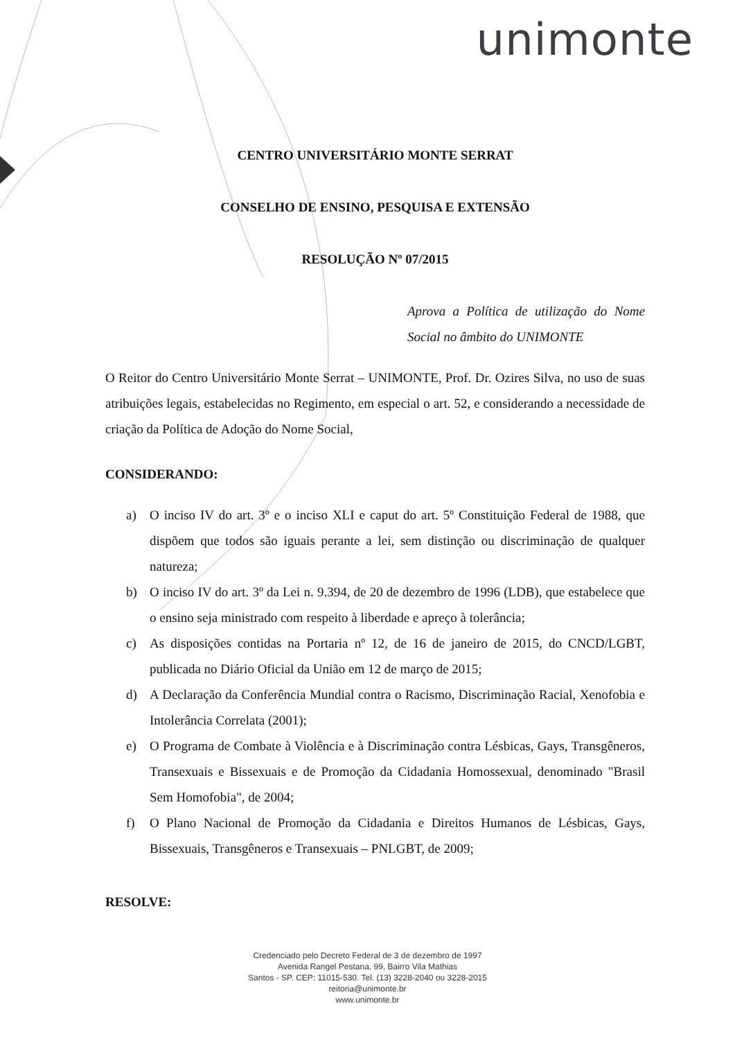unimonte
CENTRO UNIVERSITÁRIO MONTE SERRAT
CONSELHO DE ENSINO, PESQUISA E EXTENSÃO
RESOLUÇÃO Nº 07/2015
Aprova a Política de utilização do Nome Social no âmbito do UNIMONTE
O Reitor do Centro Universitário Monte Serrat – UNIMONTE, Prof. Dr. Ozires Silva, no uso de suas atribuições legais, estabelecidas no Regimento, em especial o art. 52, e considerando a necessidade de criação da Política de Adoção do Nome Social,
CONSIDERANDO:
a) O inciso IV do art. 3º e o inciso XLI e caput do art. 5º Constituição Federal de 1988, que dispõem que todos são iguais perante a lei, sem distinção ou discriminação de qualquer natureza;
b) O inciso IV do art. 3º da Lei n. 9.394, de 20 de dezembro de 1996 (LDB), que estabelece que o ensino seja ministrado com respeito à liberdade e apreço à tolerância;
c) As disposições contidas na Portaria nº 12, de 16 de janeiro de 2015, do CNCD/LGBT, publicada no Diário Oficial da União em 12 de março de 2015;
d) A Declaração da Conferência Mundial contra o Racismo, Discriminação Racial, Xenofobia e Intolerância Correlata (2001);
e) O Programa de Combate à Violência e à Discriminação contra Lésbicas, Gays, Transgêneros, Transexuais e Bissexuais e de Promoção da Cidadania Homossexual, denominado "Brasil Sem Homofobia", de 2004;
f) O Plano Nacional de Promoção da Cidadania e Direitos Humanos de Lésbicas, Gays, Bissexuais, Transgêneros e Transexuais – PNLGBT, de 2009;
RESOLVE:
Credenciado pelo Decreto Federal de 3 de dezembro de 1997
Avenida Rangel Pestana, 99, Bairro Vila Mathias
Santos - SP. CEP: 11015-530. Tel. (13) 3228-2040 ou 3228-2015
reitoria@unimonte.br
www.unimonte.br